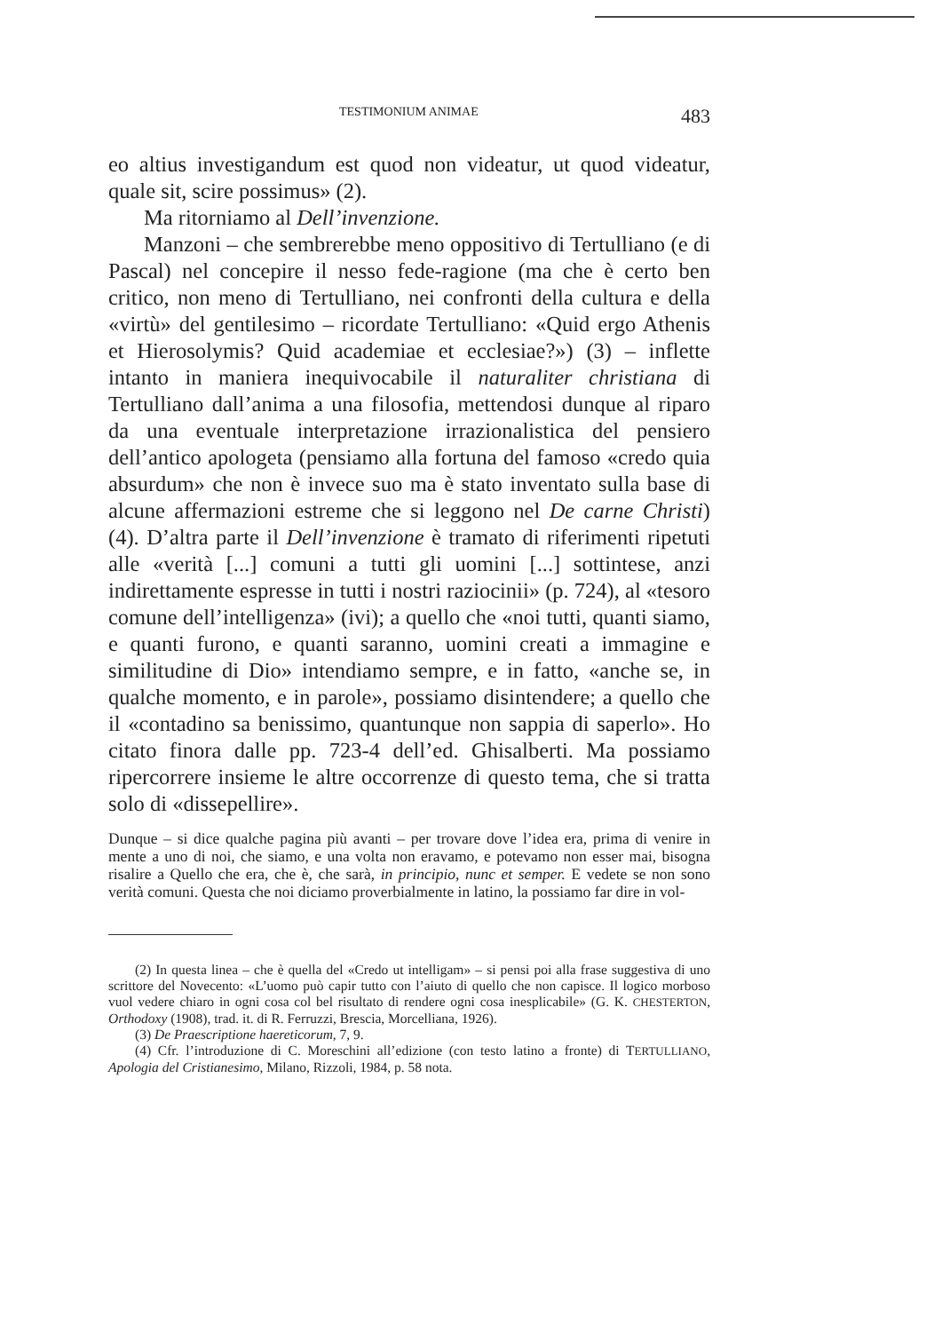TESTIMONIUM ANIMAE 483
eo altius investigandum est quod non videatur, ut quod videatur, quale sit, scire possimus» (2).
Ma ritorniamo al Dell’invenzione.
Manzoni – che sembrerebbe meno oppositivo di Tertulliano (e di Pascal) nel concepire il nesso fede-ragione (ma che è certo ben critico, non meno di Tertulliano, nei confronti della cultura e della «virtù» del gentilesimo – ricordate Tertulliano: «Quid ergo Athenis et Hierosolymis? Quid academiae et ecclesiae?») (3) – inflette intanto in maniera inequivocabile il naturaliter christiana di Tertulliano dall’anima a una filosofia, mettendosi dunque al riparo da una eventuale interpretazione irrazionalistica del pensiero dell’antico apologeta (pensiamo alla fortuna del famoso «credo quia absurdum» che non è invece suo ma è stato inventato sulla base di alcune affermazioni estreme che si leggono nel De carne Christi) (4). D’altra parte il Dell’invenzione è tramato di riferimenti ripetuti alle «verità [...] comuni a tutti gli uomini [...] sottintese, anzi indirettamente espresse in tutti i nostri raziocinii» (p. 724), al «tesoro comune dell’intelligenza» (ivi); a quello che «noi tutti, quanti siamo, e quanti furono, e quanti saranno, uomini creati a immagine e similitudine di Dio» intendiamo sempre, e in fatto, «anche se, in qualche momento, e in parole», possiamo disintendere; a quello che il «contadino sa benissimo, quantunque non sappia di saperlo». Ho citato finora dalle pp. 723-4 dell’ed. Ghisalberti. Ma possiamo ripercorrere insieme le altre occorrenze di questo tema, che si tratta solo di «dissepellire».
Dunque – si dice qualche pagina più avanti – per trovare dove l’idea era, prima di venire in mente a uno di noi, che siamo, e una volta non eravamo, e potevamo non esser mai, bisogna risalire a Quello che era, che è, che sarà, in principio, nunc et semper. E vedete se non sono verità comuni. Questa che noi diciamo proverbialmente in latino, la possiamo far dire in vol-
(2) In questa linea – che è quella del «Credo ut intelligam» – si pensi poi alla frase suggestiva di uno scrittore del Novecento: «L’uomo può capir tutto con l’aiuto di quello che non capisce. Il logico morboso vuol vedere chiaro in ogni cosa col bel risultato di rendere ogni cosa inesplicabile» (G. K. CHESTERTON, Orthodoxy (1908), trad. it. di R. Ferruzzi, Brescia, Morcelliana, 1926).
(3) De Praescriptione haereticorum, 7, 9.
(4) Cfr. l’introduzione di C. Moreschini all’edizione (con testo latino a fronte) di TERTULLIANO, Apologia del Cristianesimo, Milano, Rizzoli, 1984, p. 58 nota.